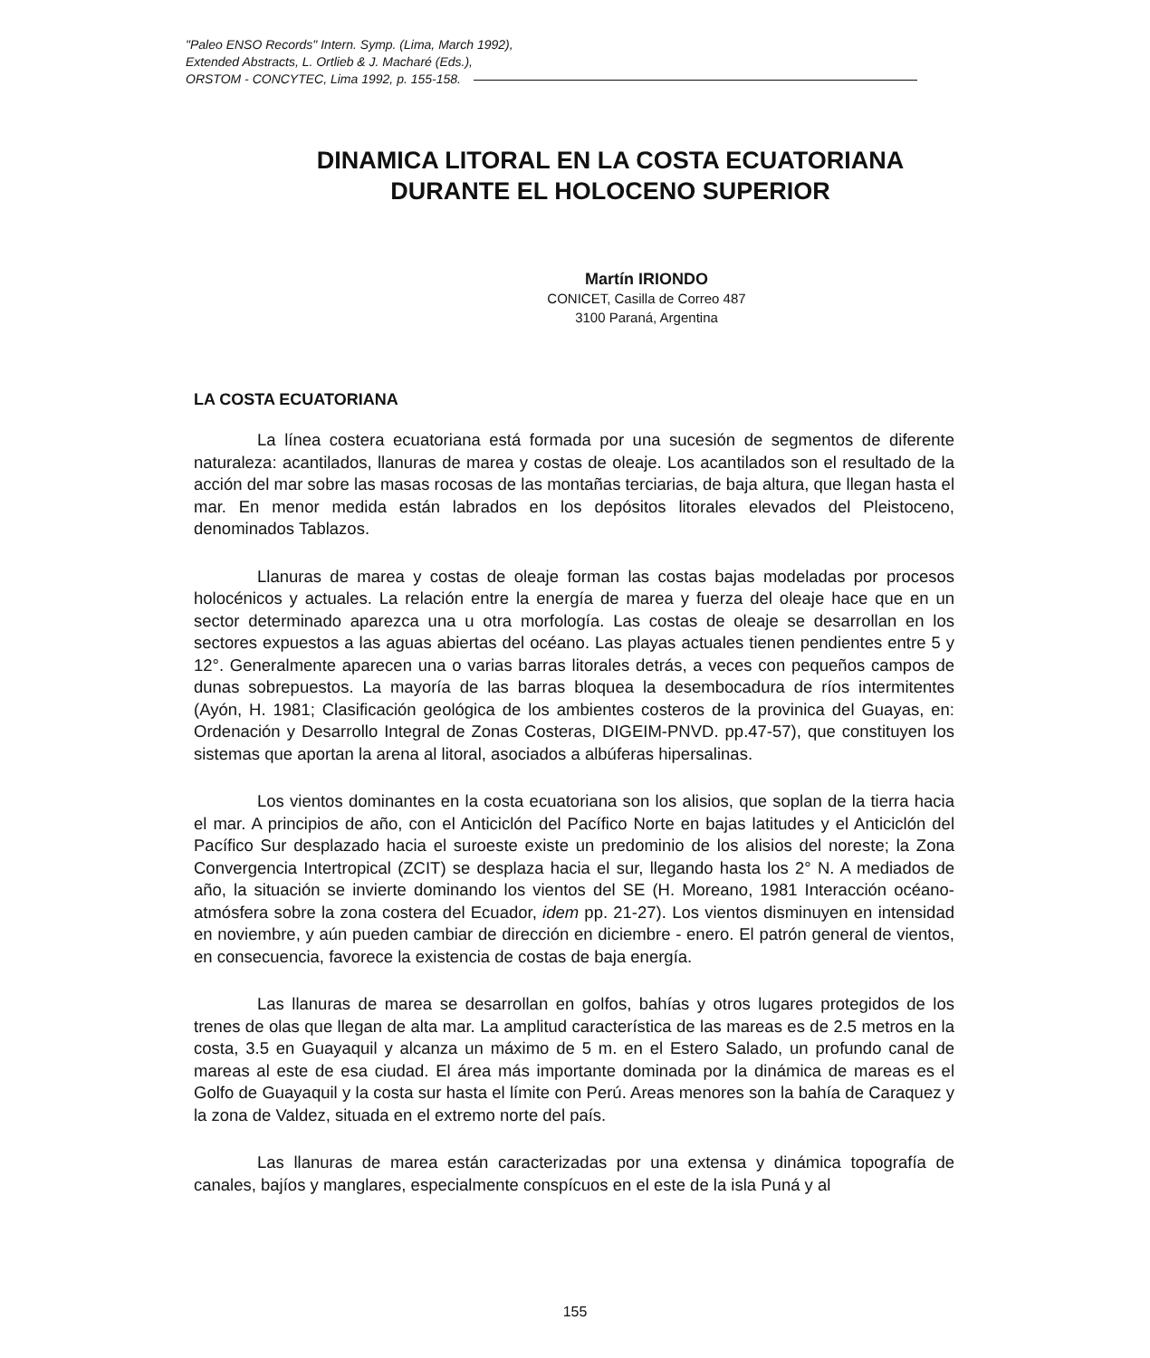"Paleo ENSO Records" Intern. Symp. (Lima, March 1992),
Extended Abstracts, L. Ortlieb & J. Macharé (Eds.),
ORSTOM - CONCYTEC, Lima 1992, p. 155-158.
DINAMICA LITORAL EN LA COSTA ECUATORIANA
DURANTE EL HOLOCENO SUPERIOR
Martín IRIONDO
CONICET, Casilla de Correo 487
3100 Paraná, Argentina
LA COSTA ECUATORIANA
La línea costera ecuatoriana está formada por una sucesión de segmentos de diferente naturaleza: acantilados, llanuras de marea y costas de oleaje. Los acantilados son el resultado de la acción del mar sobre las masas rocosas de las montañas terciarias, de baja altura, que llegan hasta el mar. En menor medida están labrados en los depósitos litorales elevados del Pleistoceno, denominados Tablazos.
Llanuras de marea y costas de oleaje forman las costas bajas modeladas por procesos holocénicos y actuales. La relación entre la energía de marea y fuerza del oleaje hace que en un sector determinado aparezca una u otra morfología. Las costas de oleaje se desarrollan en los sectores expuestos a las aguas abiertas del océano. Las playas actuales tienen pendientes entre 5 y 12°. Generalmente aparecen una o varias barras litorales detrás, a veces con pequeños campos de dunas sobrepuestos. La mayoría de las barras bloquea la desembocadura de ríos intermitentes (Ayón, H. 1981; Clasificación geológica de los ambientes costeros de la provinica del Guayas, en: Ordenación y Desarrollo Integral de Zonas Costeras, DIGEIM-PNVD. pp.47-57), que constituyen los sistemas que aportan la arena al litoral, asociados a albúferas hipersalinas.
Los vientos dominantes en la costa ecuatoriana son los alisios, que soplan de la tierra hacia el mar. A principios de año, con el Anticiclón del Pacífico Norte en bajas latitudes y el Anticiclón del Pacífico Sur desplazado hacia el suroeste existe un predominio de los alisios del noreste; la Zona Convergencia Intertropical (ZCIT) se desplaza hacia el sur, llegando hasta los 2° N. A mediados de año, la situación se invierte dominando los vientos del SE (H. Moreano, 1981 Interacción océano-atmósfera sobre la zona costera del Ecuador, idem pp. 21-27). Los vientos disminuyen en intensidad en noviembre, y aún pueden cambiar de dirección en diciembre - enero. El patrón general de vientos, en consecuencia, favorece la existencia de costas de baja energía.
Las llanuras de marea se desarrollan en golfos, bahías y otros lugares protegidos de los trenes de olas que llegan de alta mar. La amplitud característica de las mareas es de 2.5 metros en la costa, 3.5 en Guayaquil y alcanza un máximo de 5 m. en el Estero Salado, un profundo canal de mareas al este de esa ciudad. El área más importante dominada por la dinámica de mareas es el Golfo de Guayaquil y la costa sur hasta el límite con Perú. Areas menores son la bahía de Caraquez y la zona de Valdez, situada en el extremo norte del país.
Las llanuras de marea están caracterizadas por una extensa y dinámica topografía de canales, bajíos y manglares, especialmente conspícuos en el este de la isla Puná y al
155